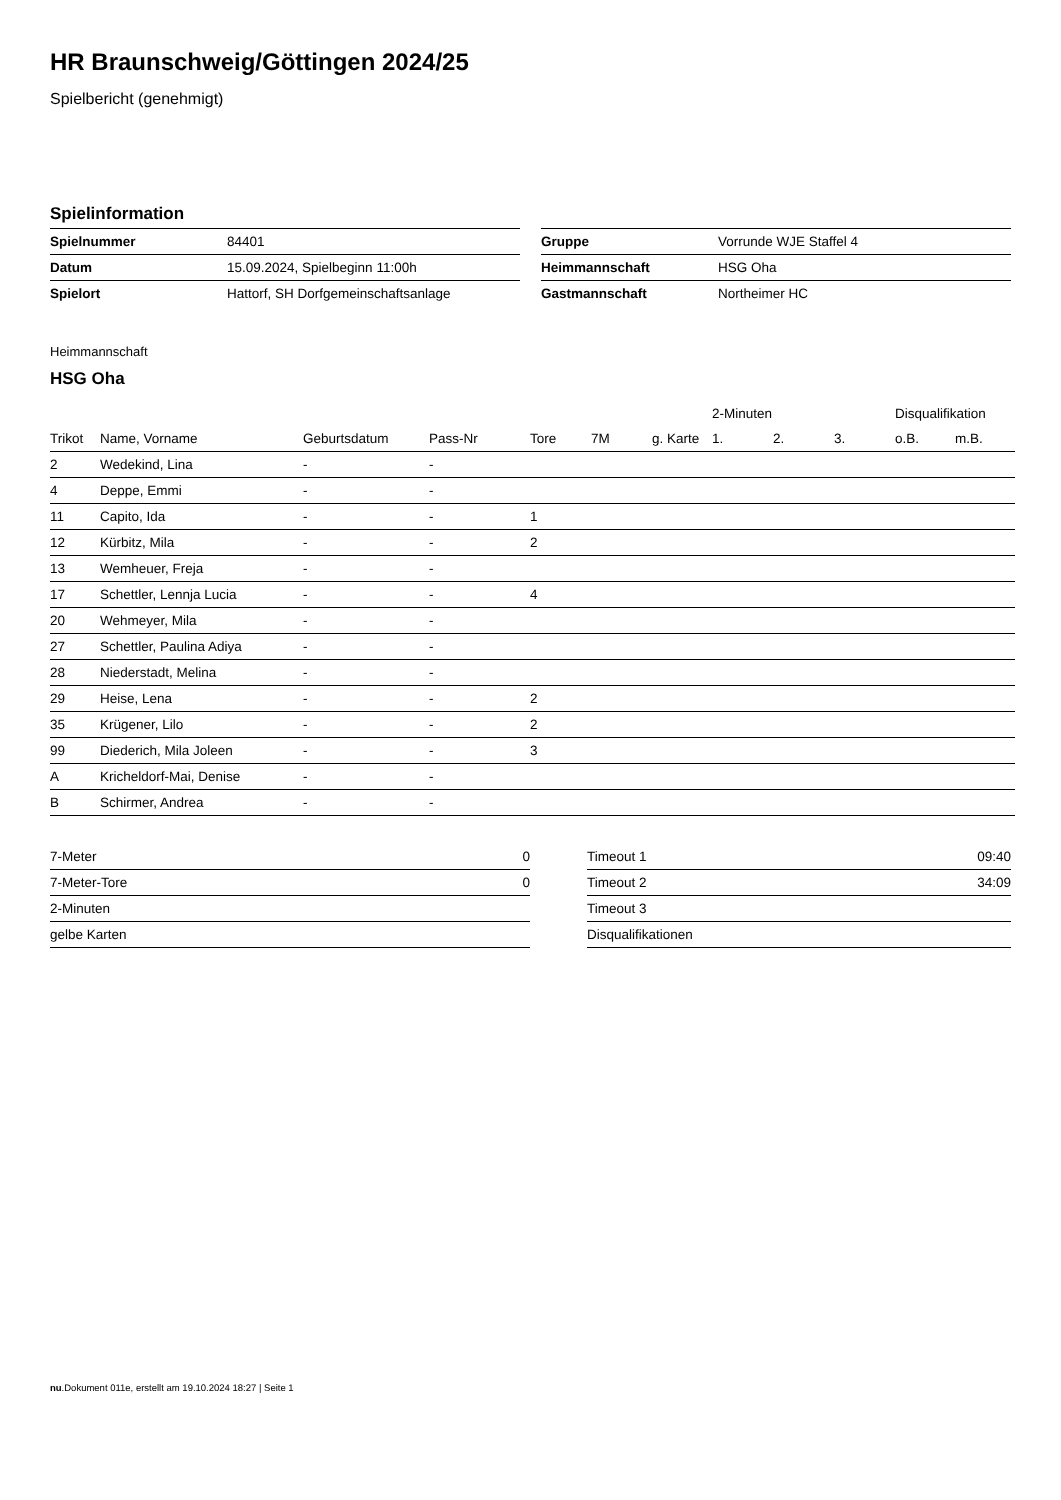HR Braunschweig/Göttingen 2024/25
Spielbericht (genehmigt)
Spielinformation
| Spielnummer | 84401 |
| Datum | 15.09.2024, Spielbeginn 11:00h |
| Spielort | Hattorf, SH Dorfgemeinschaftsanlage |
| Gruppe | Vorrunde WJE Staffel 4 |
| Heimmannschaft | HSG Oha |
| Gastmannschaft | Northeimer HC |
Heimmannschaft
HSG Oha
| | | | | | | | 2-Minuten | | | Disqualifikation | |
| --- | --- | --- | --- | --- | --- | --- | --- | --- | --- | --- | --- |
| Trikot | Name, Vorname | Geburtsdatum | Pass-Nr | Tore | 7M | g. Karte | 1. | 2. | 3. | o.B. | m.B. |
| 2 | Wedekind, Lina | - | - | | | | | | | | |
| 4 | Deppe, Emmi | - | - | | | | | | | | |
| 11 | Capito, Ida | - | - | 1 | | | | | | | |
| 12 | Kürbitz, Mila | - | - | 2 | | | | | | | |
| 13 | Wemheuer, Freja | - | - | | | | | | | | |
| 17 | Schettler, Lennja Lucia | - | - | 4 | | | | | | | |
| 20 | Wehmeyer, Mila | - | - | | | | | | | | |
| 27 | Schettler, Paulina Adiya | - | - | | | | | | | | |
| 28 | Niederstadt, Melina | - | - | | | | | | | | |
| 29 | Heise, Lena | - | - | 2 | | | | | | | |
| 35 | Krügener, Lilo | - | - | 2 | | | | | | | |
| 99 | Diederich, Mila Joleen | - | - | 3 | | | | | | | |
| A | Kricheldorf-Mai, Denise | - | - | | | | | | | | |
| B | Schirmer, Andrea | - | - | | | | | | | | |
| 7-Meter | 0 |
| 7-Meter-Tore | 0 |
| 2-Minuten | |
| gelbe Karten | |
| Timeout 1 | 09:40 |
| Timeout 2 | 34:09 |
| Timeout 3 | |
| Disqualifikationen | |
nu.Dokument 011e, erstellt am 19.10.2024 18:27 | Seite 1